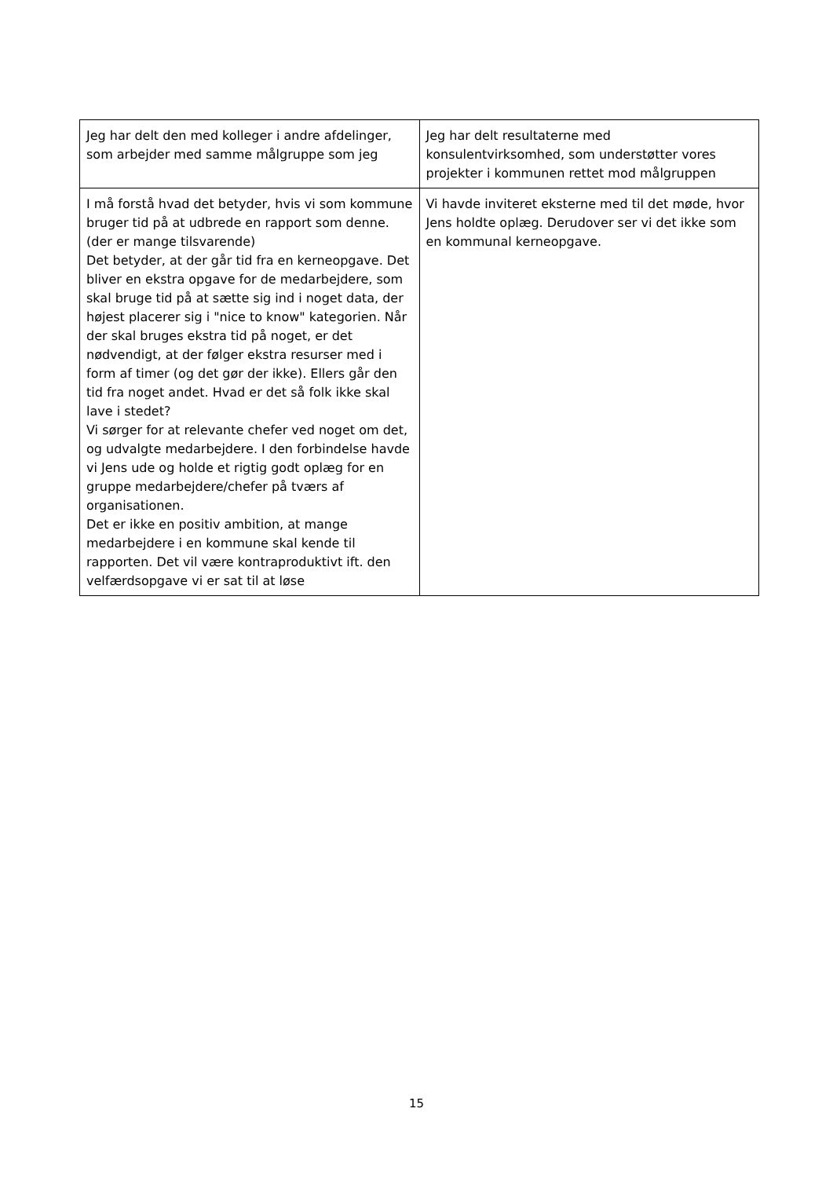| Jeg har delt den med kolleger i andre afdelinger, som arbejder med samme målgruppe som jeg | Jeg har delt resultaterne med konsulentvirksomhed, som understøtter vores projekter i kommunen rettet mod målgruppen |
| I må forstå hvad det betyder, hvis vi som kommune bruger tid på at udbrede en rapport som denne. (der er mange tilsvarende) Det betyder, at der går tid fra en kerneopgave. Det bliver en ekstra opgave for de medarbejdere, som skal bruge tid på at sætte sig ind i noget data, der højest placerer sig i "nice to know" kategorien. Når der skal bruges ekstra tid på noget, er det nødvendigt, at der følger ekstra resurser med i form af timer (og det gør der ikke). Ellers går den tid fra noget andet. Hvad er det så folk ikke skal lave i stedet? Vi sørger for at relevante chefer ved noget om det, og udvalgte medarbejdere. I den forbindelse havde vi Jens ude og holde et rigtig godt oplæg for en gruppe medarbejdere/chefer på tværs af organisationen. Det er ikke en positiv ambition, at mange medarbejdere i en kommune skal kende til rapporten. Det vil være kontraproduktivt ift. den velfærdsopgave vi er sat til at løse | Vi havde inviteret eksterne med til det møde, hvor Jens holdte oplæg. Derudover ser vi det ikke som en kommunal kerneopgave. |
15